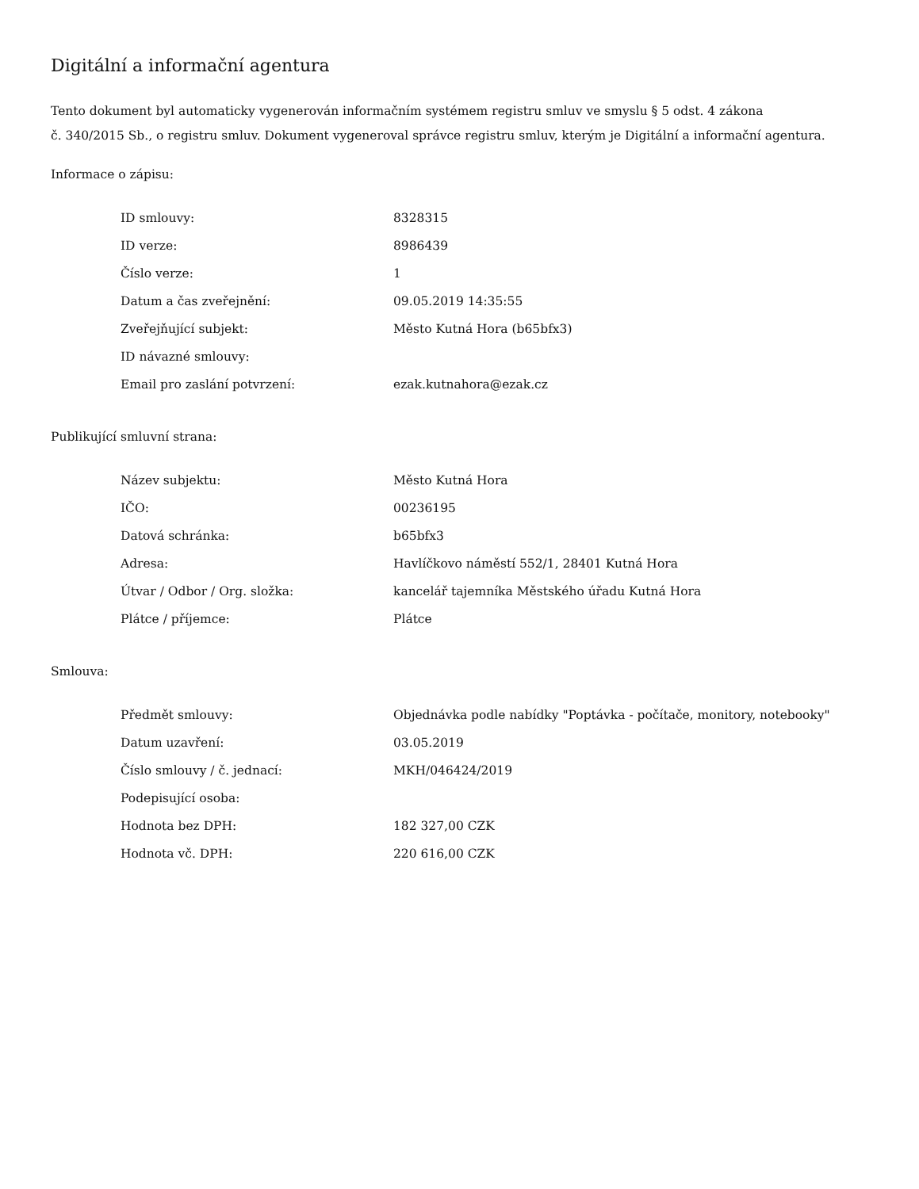Digitální a informační agentura
Tento dokument byl automaticky vygenerován informačním systémem registru smluv ve smyslu § 5 odst. 4 zákona
č. 340/2015 Sb., o registru smluv. Dokument vygeneroval správce registru smluv, kterým je Digitální a informační agentura.
Informace o zápisu:
| ID smlouvy: | 8328315 |
| ID verze: | 8986439 |
| Číslo verze: | 1 |
| Datum a čas zveřejnění: | 09.05.2019 14:35:55 |
| Zveřejňující subjekt: | Město Kutná Hora (b65bfx3) |
| ID návazné smlouvy: | |
| Email pro zaslání potvrzení: | ezak.kutnahora@ezak.cz |
Publikující smluvní strana:
| Název subjektu: | Město Kutná Hora |
| IČO: | 00236195 |
| Datová schránka: | b65bfx3 |
| Adresa: | Havlíčkovo náměstí 552/1, 28401 Kutná Hora |
| Útvar / Odbor / Org. složka: | kancelář tajemníka Městského úřadu Kutná Hora |
| Plátce / příjemce: | Plátce |
Smlouva:
| Předmět smlouvy: | Objednávka podle nabídky "Poptávka - počítače, monitory, notebooky" |
| Datum uzavření: | 03.05.2019 |
| Číslo smlouvy / č. jednací: | MKH/046424/2019 |
| Podepisující osoba: | |
| Hodnota bez DPH: | 182 327,00 CZK |
| Hodnota vč. DPH: | 220 616,00 CZK |